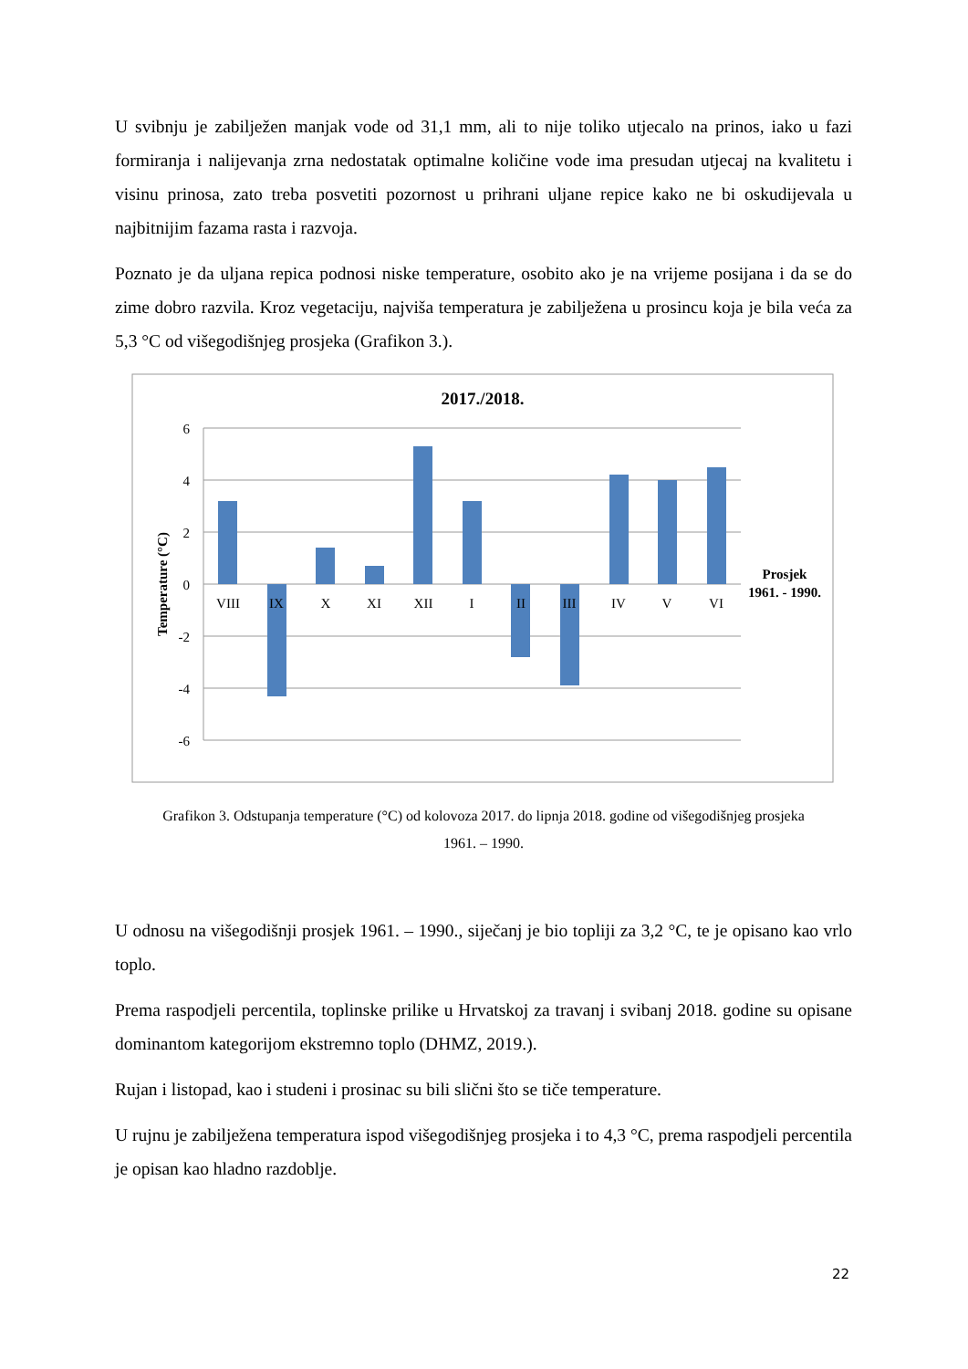U svibnju je zabilježen manjak vode od 31,1 mm, ali to nije toliko utjecalo na prinos, iako u fazi formiranja i nalijevanja zrna nedostatak optimalne količine vode ima presudan utjecaj na kvalitetu i visinu prinosa, zato treba posvetiti pozornost u prihrani uljane repice kako ne bi oskudijevala u najbitnijim fazama rasta i razvoja.
Poznato je da uljana repica podnosi niske temperature, osobito ako je na vrijeme posijana i da se do zime dobro razvila. Kroz vegetaciju, najviša temperatura je zabilježena u prosincu koja je bila veća za 5,3 °C od višegodišnjeg prosjeka (Grafikon 3.).
2017./2018.
6
4
2
0
-2
-4
-6
Temperature (°C)
VIII
IX
X
XI
XII
I
II
III
IV
V
VI
Prosjek
1961. - 1990.
Grafikon 3. Odstupanja temperature (°C) od kolovoza 2017. do lipnja 2018. godine od višegodišnjeg prosjeka
1961. – 1990.
U odnosu na višegodišnji prosjek 1961. – 1990., siječanj je bio topliji za 3,2 °C, te je opisano kao vrlo toplo.
Prema raspodjeli percentila, toplinske prilike u Hrvatskoj za travanj i svibanj 2018. godine su opisane dominantom kategorijom ekstremno toplo (DHMZ, 2019.).
Rujan i listopad, kao i studeni i prosinac su bili slični što se tiče temperature.
U rujnu je zabilježena temperatura ispod višegodišnjeg prosjeka i to 4,3 °C, prema raspodjeli percentila je opisan kao hladno razdoblje.
22